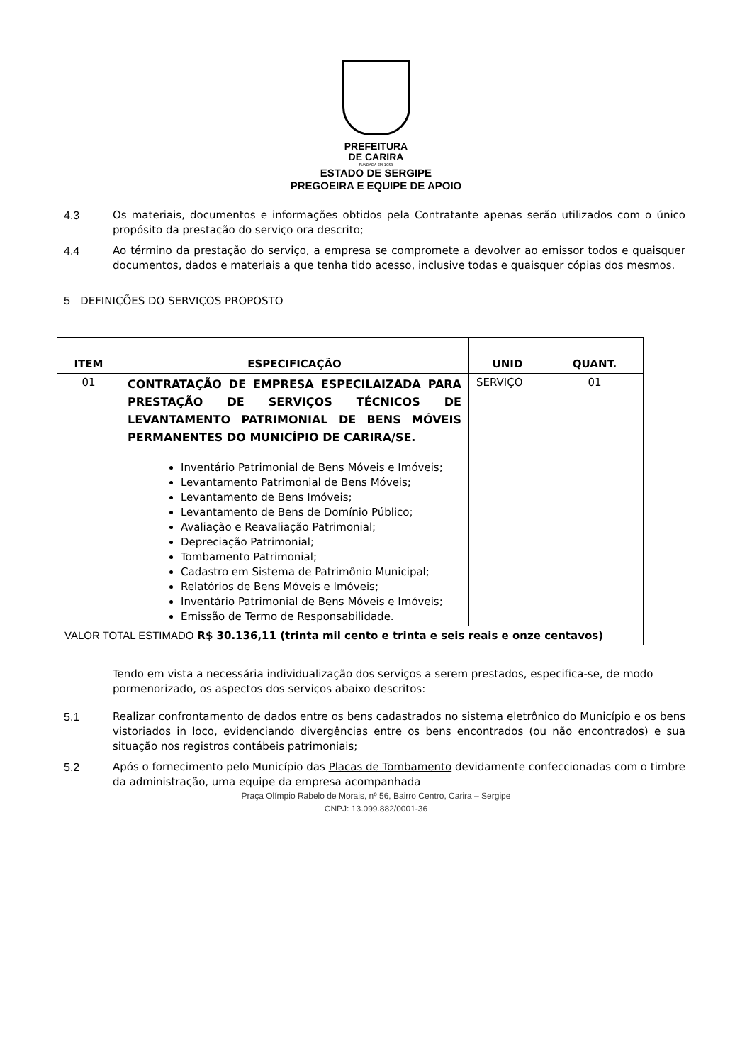PREFEITURA
DE CARIRA
FUNDADA EM 1953
ESTADO DE SERGIPE
PREGOEIRA E EQUIPE DE APOIO
4.3 Os materiais, documentos e informações obtidos pela Contratante apenas serão utilizados com o único propósito da prestação do serviço ora descrito;
4.4 Ao término da prestação do serviço, a empresa se compromete a devolver ao emissor todos e quaisquer documentos, dados e materiais a que tenha tido acesso, inclusive todas e quaisquer cópias dos mesmos.
5 DEFINIÇÕES DO SERVIÇOS PROPOSTO
| ITEM | ESPECIFICAÇÃO | UNID | QUANT. |
| --- | --- | --- | --- |
| 01 | CONTRATAÇÃO DE EMPRESA ESPECILAIZADA PARA PRESTAÇÃO DE SERVIÇOS TÉCNICOS DE LEVANTAMENTO PATRIMONIAL DE BENS MÓVEIS PERMANENTES DO MUNICÍPIO DE CARIRA/SE. Inventário Patrimonial de Bens Móveis e Imóveis; Levantamento Patrimonial de Bens Móveis; Levantamento de Bens Imóveis; Levantamento de Bens de Domínio Público; Avaliação e Reavaliação Patrimonial; Depreciação Patrimonial; Tombamento Patrimonial; Cadastro em Sistema de Patrimônio Municipal; Relatórios de Bens Móveis e Imóveis; Inventário Patrimonial de Bens Móveis e Imóveis; Emissão de Termo de Responsabilidade. | SERVIÇO | 01 |
| VALOR TOTAL ESTIMADO R$ 30.136,11 (trinta mil cento e trinta e seis reais e onze centavos) | | | |
Tendo em vista a necessária individualização dos serviços a serem prestados, especifica-se, de modo pormenorizado, os aspectos dos serviços abaixo descritos:
5.1 Realizar confrontamento de dados entre os bens cadastrados no sistema eletrônico do Município e os bens vistoriados in loco, evidenciando divergências entre os bens encontrados (ou não encontrados) e sua situação nos registros contábeis patrimoniais;
5.2 Após o fornecimento pelo Município das Placas de Tombamento devidamente confeccionadas com o timbre da administração, uma equipe da empresa acompanhada
Praça Olímpio Rabelo de Morais, nº 56, Bairro Centro, Carira – Sergipe
CNPJ: 13.099.882/0001-36